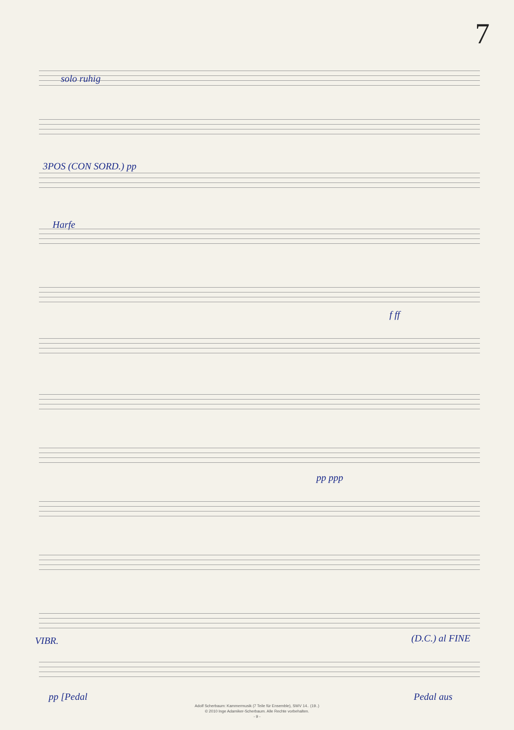7
solo ruhig
3POS (CON SORD.) pp
Harfe
f ff
pp ppp
VIBR. (D.C.) al FINE
pp [Pedal Pedal aus
Adolf Scherbaum: Kammermusik (7 Teile für Ensemble), SWV 14.. (19..)
© 2010 Inge Adamiker-Scherbaum. Alle Rechte vorbehalten.
- 9 -